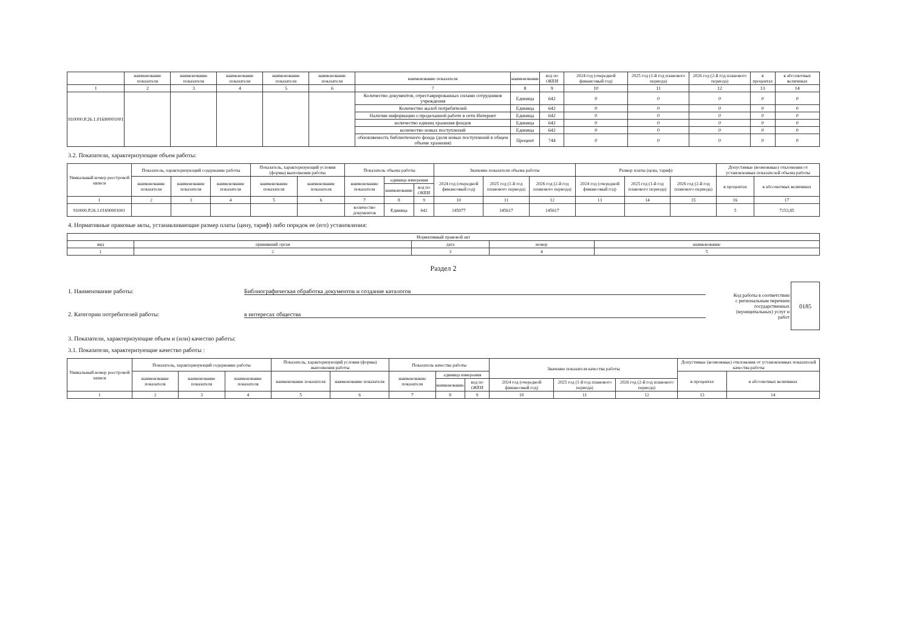| | наименование показателя | наименование показателя | наименование показателя | наименование показателя | наименование показателя | наименование показателя | наименование | код по ОКЕИ | 2024 год (очередной финансовый год) | 2025 год (1-й год планового периода) | 2026 год (2-й год планового периода) | в процентах | в абсолютных величинах |
| --- | --- | --- | --- | --- | --- | --- | --- | --- | --- | --- | --- | --- | --- |
| 1 | 2 | 3 | 4 | 5 | 6 | 7 | 8 | 9 | 10 | 11 | 12 | 13 | 14 |
| 910000.Р.26.1.01690001001 | | | | | | Количество документов, отреставрированных силами сотрудников учреждения | Единица | 642 | 0 | 0 | 0 | 0 | 0 |
| | | | | | | Количество жалоб потребителей | Единица | 642 | 0 | 0 | 0 | 0 | 0 |
| | | | | | | Наличие информации о проделанной работе в сети Интернет | Единица | 642 | 0 | 0 | 0 | 0 | 0 |
| | | | | | | количество единиц хранения фондов | Единица | 642 | 0 | 0 | 0 | 0 | 0 |
| | | | | | | количество новых поступлений | Единица | 642 | 0 | 0 | 0 | 0 | 0 |
| | | | | | | обновляемость библиотечного фонда (доля новых поступлений в общем объеме хранения) | Процент | 744 | 0 | 0 | 0 | 0 | 0 |
3.2. Показатели, характеризующие объем работы:
| Уникальный номер реестровой записи | Показатель, характеризующий содержание работы | | | Показатель, характеризующий условия (формы) выполнения работы | | Показатель объема работы | | | Значение показателя объема работы | | | Размер платы (цена, тариф) | | | Допустимые (возможные) отклонения от установленных показателей объема работы | |
| --- | --- | --- | --- | --- | --- | --- | --- | --- | --- | --- | --- | --- | --- | --- | --- | --- |
| | наименование показателя | наименование показателя | наименование показателя | наименование показателя | наименование показателя | наименование показателя | единица измерения | | 2024 год (очередной финансовый год) | 2025 год (1-й год планового периода) | 2026 год (2-й год планового периода) | 2024 год (очередной финансовый год) | 2025 год (1-й год планового периода) | 2026 год (2-й год планового периода) | в процентах | в абсолютных величинах |
| | | | | | | | наименование | код по ОКЕИ | | | | | | | | |
| 1 | 2 | 3 | 4 | 5 | 6 | 7 | 8 | 9 | 10 | 11 | 12 | 13 | 14 | 15 | 16 | 17 |
| 910000.Р.26.1.01690001001 | | | | | | количество документов | Единица | 642 | 145077 | 145617 | 145617 | | | | 5 | 7253,85 |
4. Нормативные правовые акты, устанавливающие размер платы (цену, тариф) либо порядок ее (его) установления:
| Нормативный правовой акт | | | | |
| --- | --- | --- | --- | --- |
| вид | принявший орган | дата | номер | наименование |
| 1 | 2 | 3 | 4 | 5 |
Раздел 2
1. Наименование работы: Библиографическая обработка документов и создание каталогов
2. Категории потребителей работы: в интересах общества
Код работы в соответствии с региональным перечнем государственных (муниципальных) услуг и работ 0185
3. Показатели, характеризующие объем и (или) качество работы:
3.1. Показатели, характеризующие качество работы :
| Уникальный номер реестровой записи | Показатель, характеризующий содержание работы | | | Показатель, характеризующий условия (формы) выполнения работы | | Показатель качества работы | | | Значение показателя качества работы | | | Допустимые (возможные) отклонения от установленных показателей качества работы | |
| --- | --- | --- | --- | --- | --- | --- | --- | --- | --- | --- | --- | --- | --- |
| | наименование показателя | наименование показателя | наименование показателя | наименование показателя | наименование показателя | наименование показателя | единица измерения | | | | | в процентах | в абсолютных величинах |
| | | | | | | | наименование | код по ОКЕИ | 2024 год (очередной финансовый год) | 2025 год (1-й год планового периода) | 2026 год (2-й год планового периода) | | |
| 1 | 2 | 3 | 4 | 5 | 6 | 7 | 8 | 9 | 10 | 11 | 12 | 13 | 14 |